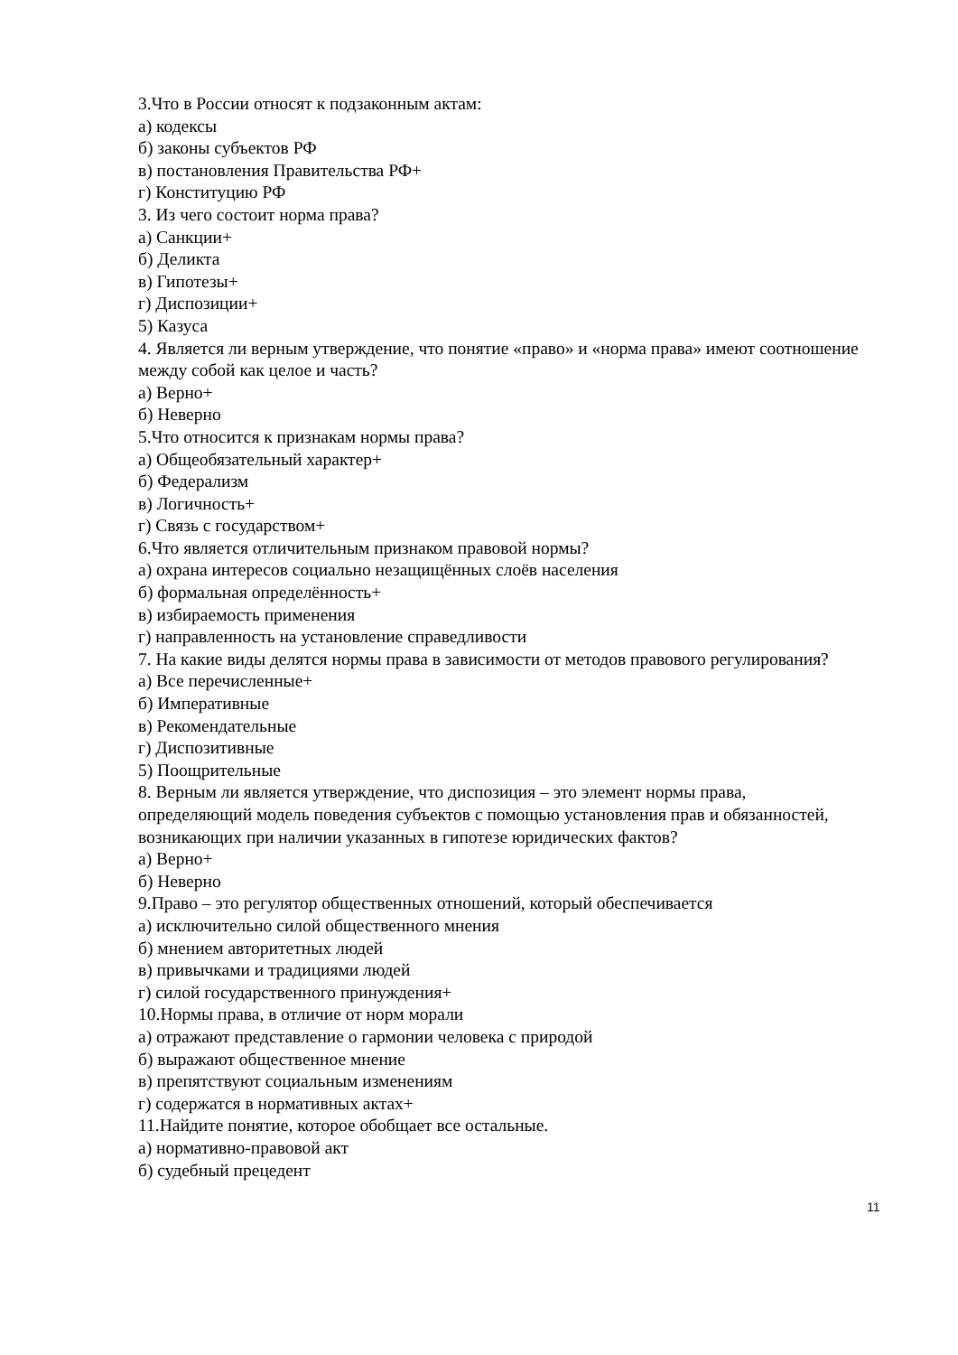3.Что в России относят к подзаконным актам:
а) кодексы
б) законы субъектов РФ
в) постановления Правительства РФ+
г) Конституцию РФ
3. Из чего состоит норма права?
а) Санкции+
б) Деликта
в) Гипотезы+
г) Диспозиции+
5) Казуса
4. Является ли верным утверждение, что понятие «право» и «норма права» имеют соотношение между собой как целое и часть?
а) Верно+
б) Неверно
5.Что относится к признакам нормы права?
а) Общеобязательный характер+
б) Федерализм
в) Логичность+
г) Связь с государством+
6.Что является отличительным признаком правовой нормы?
а) охрана интересов социально незащищённых слоёв населения
б) формальная определённость+
в) избираемость применения
г) направленность на установление справедливости
7. На какие виды делятся нормы права в зависимости от методов правового регулирования?
а) Все перечисленные+
б) Императивные
в) Рекомендательные
г) Диспозитивные
5) Поощрительные
8. Верным ли является утверждение, что диспозиция – это элемент нормы права, определяющий модель поведения субъектов с помощью установления прав и обязанностей, возникающих при наличии указанных в гипотезе юридических фактов?
а) Верно+
б) Неверно
9.Право – это регулятор общественных отношений, который обеспечивается
а) исключительно силой общественного мнения
б) мнением авторитетных людей
в) привычками и традициями людей
г) силой государственного принуждения+
10.Нормы права, в отличие от норм морали
а) отражают представление о гармонии человека с природой
б) выражают общественное мнение
в) препятствуют социальным изменениям
г) содержатся в нормативных актах+
11.Найдите понятие, которое обобщает все остальные.
а) нормативно-правовой акт
б) судебный прецедент
11